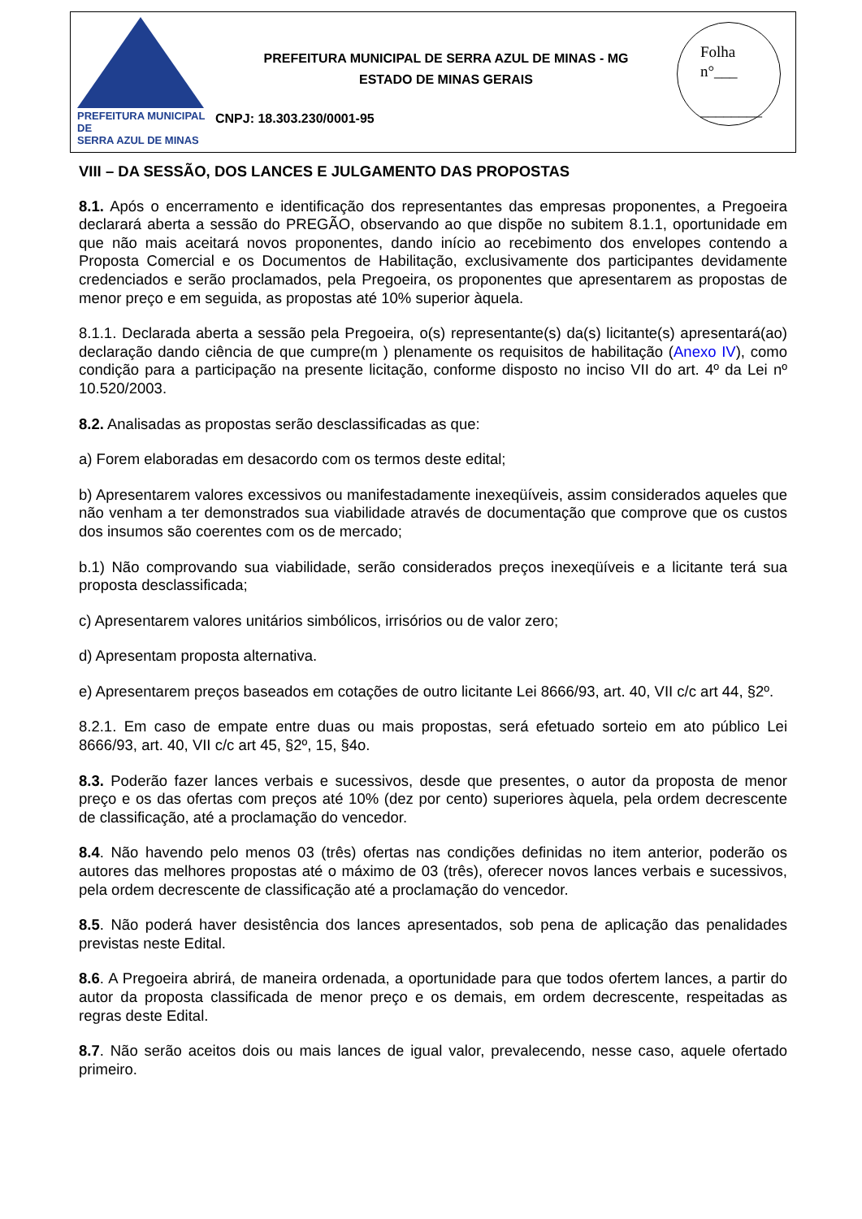PREFEITURA MUNICIPAL DE
SERRA AZUL DE MINAS
PREFEITURA MUNICIPAL DE SERRA AZUL DE MINAS - MG
ESTADO DE MINAS GERAIS
CNPJ: 18.303.230/0001-95
Folha
n°___
________
VIII – DA SESSÃO, DOS LANCES E JULGAMENTO DAS PROPOSTAS
8.1. Após o encerramento e identificação dos representantes das empresas proponentes, a Pregoeira declarará aberta a sessão do PREGÃO, observando ao que dispõe no subitem 8.1.1, oportunidade em que não mais aceitará novos proponentes, dando início ao recebimento dos envelopes contendo a Proposta Comercial e os Documentos de Habilitação, exclusivamente dos participantes devidamente credenciados e serão proclamados, pela Pregoeira, os proponentes que apresentarem as propostas de menor preço e em seguida, as propostas até 10% superior àquela.
8.1.1. Declarada aberta a sessão pela Pregoeira, o(s) representante(s) da(s) licitante(s) apresentará(ao) declaração dando ciência de que cumpre(m ) plenamente os requisitos de habilitação (Anexo IV), como condição para a participação na presente licitação, conforme disposto no inciso VII do art. 4º da Lei nº 10.520/2003.
8.2. Analisadas as propostas serão desclassificadas as que:
a) Forem elaboradas em desacordo com os termos deste edital;
b) Apresentarem valores excessivos ou manifestadamente inexeqüíveis, assim considerados aqueles que não venham a ter demonstrados sua viabilidade através de documentação que comprove que os custos dos insumos são coerentes com os de mercado;
b.1) Não comprovando sua viabilidade, serão considerados preços inexeqüíveis e a licitante terá sua proposta desclassificada;
c) Apresentarem valores unitários simbólicos, irrisórios ou de valor zero;
d) Apresentam proposta alternativa.
e) Apresentarem preços baseados em cotações de outro licitante Lei 8666/93, art. 40, VII c/c art 44, §2º.
8.2.1. Em caso de empate entre duas ou mais propostas, será efetuado sorteio em ato público Lei 8666/93, art. 40, VII c/c art 45, §2º, 15, §4o.
8.3. Poderão fazer lances verbais e sucessivos, desde que presentes, o autor da proposta de menor preço e os das ofertas com preços até 10% (dez por cento) superiores àquela, pela ordem decrescente de classificação, até a proclamação do vencedor.
8.4. Não havendo pelo menos 03 (três) ofertas nas condições definidas no item anterior, poderão os autores das melhores propostas até o máximo de 03 (três), oferecer novos lances verbais e sucessivos, pela ordem decrescente de classificação até a proclamação do vencedor.
8.5. Não poderá haver desistência dos lances apresentados, sob pena de aplicação das penalidades previstas neste Edital.
8.6. A Pregoeira abrirá, de maneira ordenada, a oportunidade para que todos ofertem lances, a partir do autor da proposta classificada de menor preço e os demais, em ordem decrescente, respeitadas as regras deste Edital.
8.7. Não serão aceitos dois ou mais lances de igual valor, prevalecendo, nesse caso, aquele ofertado primeiro.